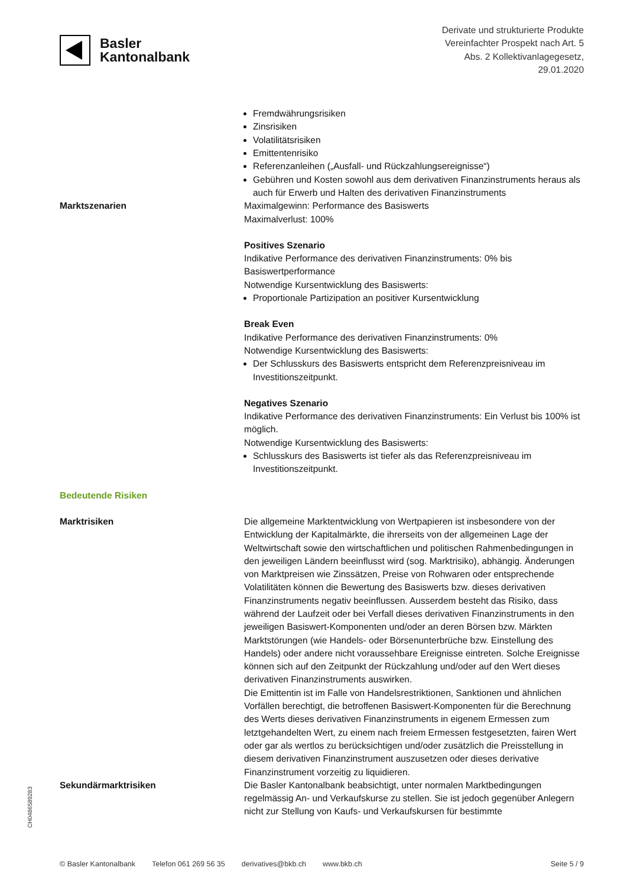Basler
Kantonalbank
Derivate und strukturierte Produkte
Vereinfachter Prospekt nach Art. 5
Abs. 2 Kollektivanlagegesetz,
29.01.2020
Fremdwährungsrisiken
Zinsrisiken
Volatilitätsrisiken
Emittentenrisiko
Referenzanleihen („Ausfall- und Rückzahlungsereignisse“)
Gebühren und Kosten sowohl aus dem derivativen Finanzinstruments heraus als auch für Erwerb und Halten des derivativen Finanzinstruments
Marktszenarien Maximalgewinn: Performance des Basiswerts
Maximalverlust: 100%
Positives Szenario
Indikative Performance des derivativen Finanzinstruments: 0% bis Basiswertperformance
Notwendige Kursentwicklung des Basiswerts:
Proportionale Partizipation an positiver Kursentwicklung
Break Even
Indikative Performance des derivativen Finanzinstruments: 0%
Notwendige Kursentwicklung des Basiswerts:
Der Schlusskurs des Basiswerts entspricht dem Referenzpreisniveau im Investitionszeitpunkt.
Negatives Szenario
Indikative Performance des derivativen Finanzinstruments: Ein Verlust bis 100% ist möglich.
Notwendige Kursentwicklung des Basiswerts:
Schlusskurs des Basiswerts ist tiefer als das Referenzpreisniveau im Investitionszeitpunkt.
Bedeutende Risiken
Marktrisiken Die allgemeine Marktentwicklung von Wertpapieren ist insbesondere von der Entwicklung der Kapitalmärkte, die ihrerseits von der allgemeinen Lage der Weltwirtschaft sowie den wirtschaftlichen und politischen Rahmenbedingungen in den jeweiligen Ländern beeinflusst wird (sog. Marktrisiko), abhängig. Änderungen von Marktpreisen wie Zinssätzen, Preise von Rohwaren oder entsprechende Volatilitäten können die Bewertung des Basiswerts bzw. dieses derivativen Finanzinstruments negativ beeinflussen. Ausserdem besteht das Risiko, dass während der Laufzeit oder bei Verfall dieses derivativen Finanzinstruments in den jeweiligen Basiswert-Komponenten und/oder an deren Börsen bzw. Märkten Marktstörungen (wie Handels- oder Börsenunterbrüche bzw. Einstellung des Handels) oder andere nicht voraussehbare Ereignisse eintreten. Solche Ereignisse können sich auf den Zeitpunkt der Rückzahlung und/oder auf den Wert dieses derivativen Finanzinstruments auswirken.
Die Emittentin ist im Falle von Handelsrestriktionen, Sanktionen und ähnlichen Vorfällen berechtigt, die betroffenen Basiswert-Komponenten für die Berechnung des Werts dieses derivativen Finanzinstruments in eigenem Ermessen zum letztgehandelten Wert, zu einem nach freiem Ermessen festgesetzten, fairen Wert oder gar als wertlos zu berücksichtigen und/oder zusätzlich die Preisstellung in diesem derivativen Finanzinstrument auszusetzen oder dieses derivative Finanzinstrument vorzeitig zu liquidieren.
Sekundärmarktrisiken Die Basler Kantonalbank beabsichtigt, unter normalen Marktbedingungen regelmässig An- und Verkaufskurse zu stellen. Sie ist jedoch gegenüber Anlegern nicht zur Stellung von Kaufs- und Verkaufskursen für bestimmte
CH0486589283
© Basler Kantonalbank Telefon 061 269 56 35 derivatives@bkb.ch www.bkb.ch Seite 5 / 9